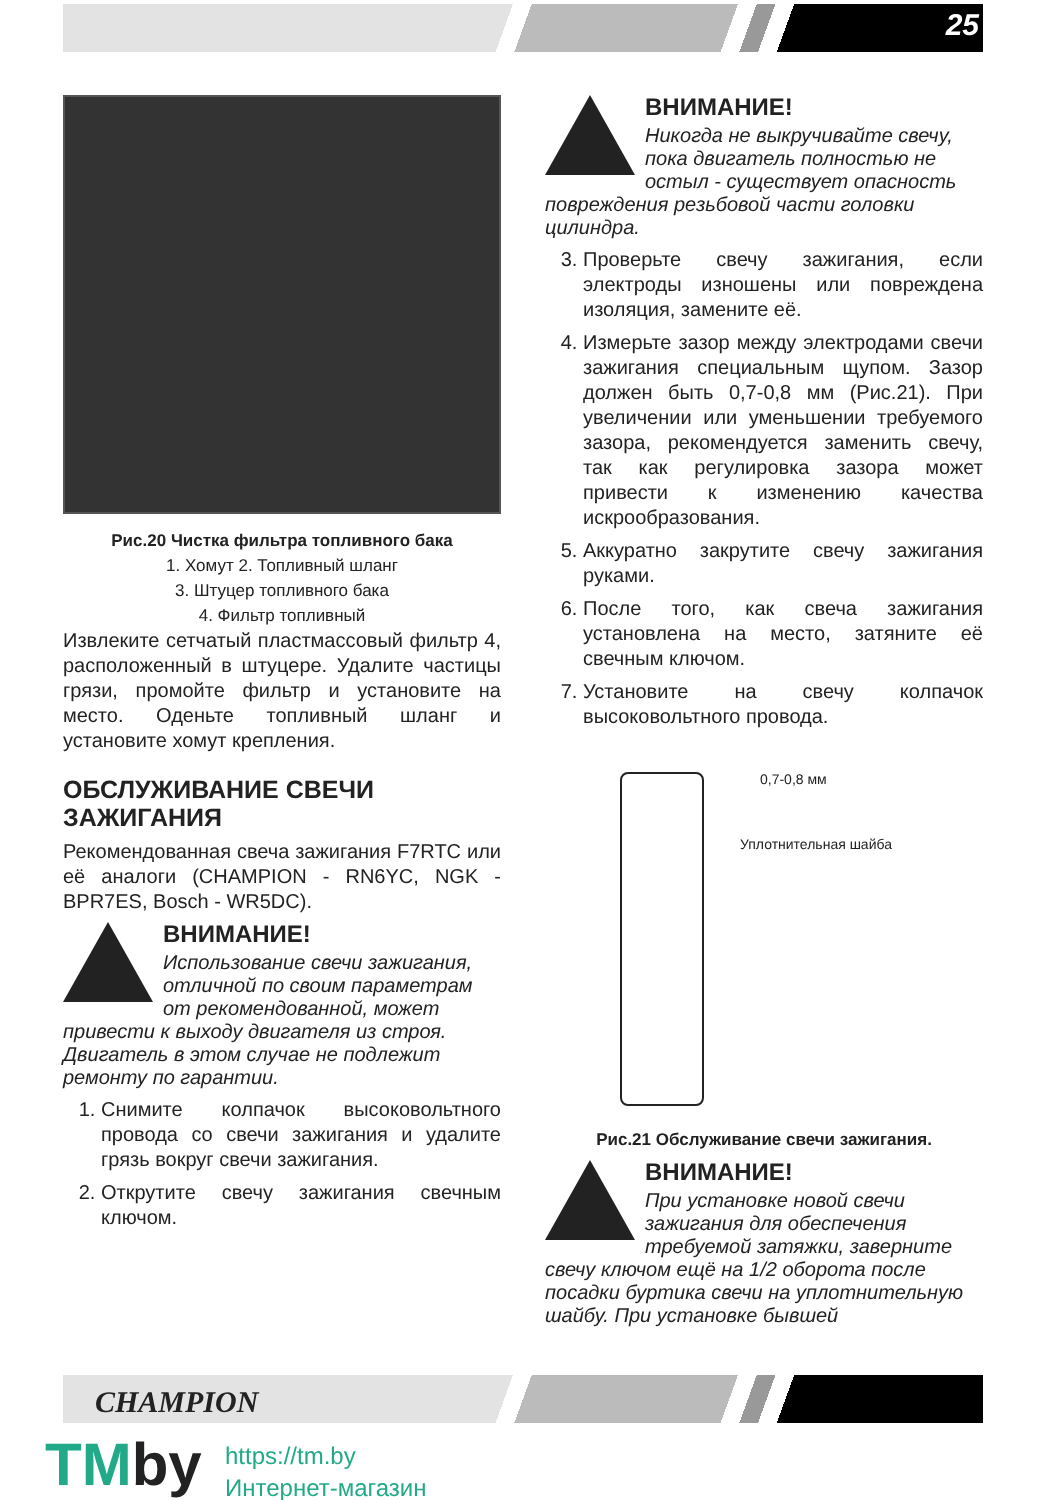25
Рис.20 Чистка фильтра топливного бака
1. Хомут 2. Топливный шланг
3. Штуцер топливного бака
4. Фильтр топливный
Извлеките сетчатый пластмассовый фильтр 4, расположенный в штуцере. Удалите частицы грязи, промойте фильтр и установите на место. Оденьте топливный шланг и установите хомут крепления.
ОБСЛУЖИВАНИЕ СВЕЧИ ЗАЖИГАНИЯ
Рекомендованная свеча зажигания F7RTC или её аналоги (CHAMPION - RN6YC, NGK - BPR7ES, Bosch - WR5DC).
ВНИМАНИЕ!
Использование свечи зажигания, отличной по своим параметрам от рекомендованной, может привести к выходу двигателя из строя. Двигатель в этом случае не подлежит ремонту по гарантии.
1. Снимите колпачок высоковольтного провода со свечи зажигания и удалите грязь вокруг свечи зажигания.
2. Открутите свечу зажигания свечным ключом.
ВНИМАНИЕ!
Никогда не выкручивайте свечу, пока двигатель полностью не остыл - существует опасность повреждения резьбовой части головки цилиндра.
3. Проверьте свечу зажигания, если электроды изношены или повреждена изоляция, замените её.
4. Измерьте зазор между электродами свечи зажигания специальным щупом. Зазор должен быть 0,7-0,8 мм (Рис.21). При увеличении или уменьшении требуемого зазора, рекомендуется заменить свечу, так как регулировка зазора может привести к изменению качества искрообразования.
5. Аккуратно закрутите свечу зажигания руками.
6. После того, как свеча зажигания установлена на место, затяните её свечным ключом.
7. Установите на свечу колпачок высоковольтного провода.
0,7-0,8 мм
Уплотнительная шайба
Рис.21 Обслуживание свечи зажигания.
ВНИМАНИЕ!
При установке новой свечи зажигания для обеспечения требуемой затяжки, заверните свечу ключом ещё на 1/2 оборота после посадки буртика свечи на уплотнительную шайбу. При установке бывшей
CHAMPION
TMby
https://tm.by
Интернет-магазин